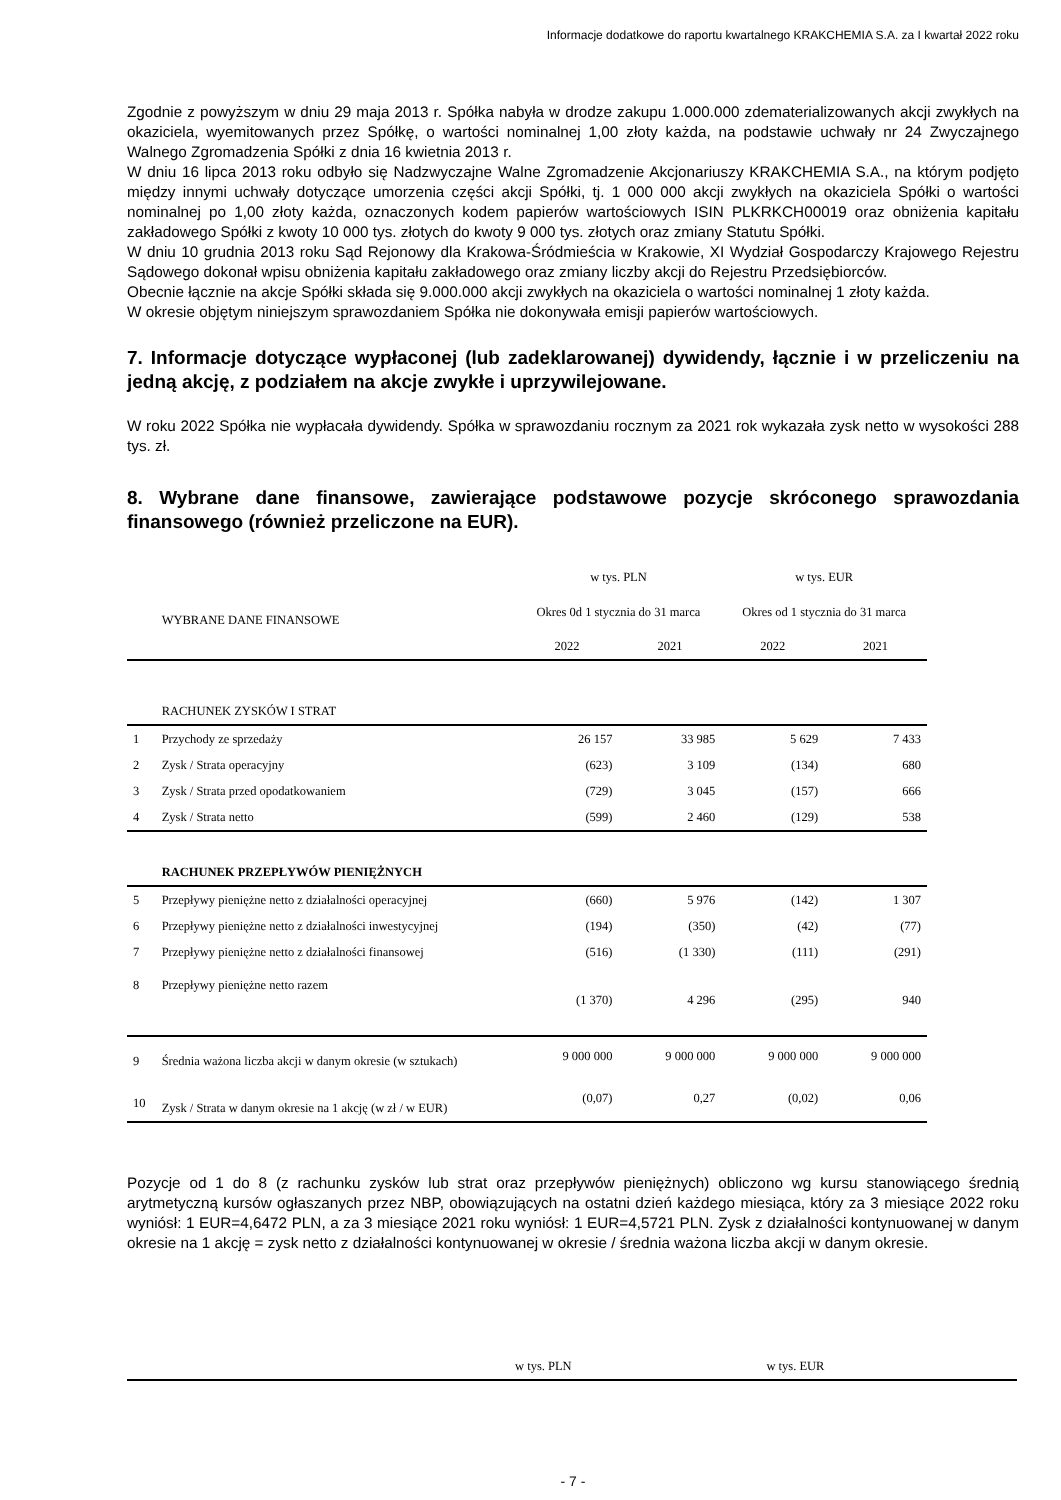Informacje dodatkowe do raportu kwartalnego KRAKCHEMIA S.A. za I kwartał 2022 roku
Zgodnie z powyższym w dniu 29 maja 2013 r. Spółka nabyła w drodze zakupu 1.000.000 zdematerializowanych akcji zwykłych na okaziciela, wyemitowanych przez Spółkę, o wartości nominalnej 1,00 złoty każda, na podstawie uchwały nr 24 Zwyczajnego Walnego Zgromadzenia Spółki z dnia 16 kwietnia 2013 r.
W dniu 16 lipca 2013 roku odbyło się Nadzwyczajne Walne Zgromadzenie Akcjonariuszy KRAKCHEMIA S.A., na którym podjęto między innymi uchwały dotyczące umorzenia części akcji Spółki, tj. 1 000 000 akcji zwykłych na okaziciela Spółki o wartości nominalnej po 1,00 złoty każda, oznaczonych kodem papierów wartościowych ISIN PLKRKCH00019 oraz obniżenia kapitału zakładowego Spółki z kwoty 10 000 tys. złotych do kwoty 9 000 tys. złotych oraz zmiany Statutu Spółki.
W dniu 10 grudnia 2013 roku Sąd Rejonowy dla Krakowa-Śródmieścia w Krakowie, XI Wydział Gospodarczy Krajowego Rejestru Sądowego dokonał wpisu obniżenia kapitału zakładowego oraz zmiany liczby akcji do Rejestru Przedsiębiorców.
Obecnie łącznie na akcje Spółki składa się 9.000.000 akcji zwykłych na okaziciela o wartości nominalnej 1 złoty każda.
W okresie objętym niniejszym sprawozdaniem Spółka nie dokonywała emisji papierów wartościowych.
7. Informacje dotyczące wypłaconej (lub zadeklarowanej) dywidendy, łącznie i w przeliczeniu na jedną akcję, z podziałem na akcje zwykłe i uprzywilejowane.
W roku 2022 Spółka nie wypłacała dywidendy. Spółka w sprawozdaniu rocznym za 2021 rok wykazała zysk netto w wysokości 288 tys. zł.
8. Wybrane dane finansowe, zawierające podstawowe pozycje skróconego sprawozdania finansowego (również przeliczone na EUR).
| | | w tys. PLN | | w tys. EUR | |
| --- | --- | --- | --- | --- | --- |
| | WYBRANE DANE FINANSOWE | Okres 0d 1 stycznia do 31 marca | | Okres od 1 stycznia do 31 marca | |
| | | 2022 | 2021 | 2022 | 2021 |
| | RACHUNEK ZYSKÓW I STRAT | | | | |
| 1 | Przychody ze sprzedaży | 26 157 | 33 985 | 5 629 | 7 433 |
| 2 | Zysk / Strata operacyjny | (623) | 3 109 | (134) | 680 |
| 3 | Zysk / Strata przed opodatkowaniem | (729) | 3 045 | (157) | 666 |
| 4 | Zysk / Strata netto | (599) | 2 460 | (129) | 538 |
| | RACHUNEK PRZEPŁYWÓW PIENIĘŻNYCH | | | | |
| 5 | Przepływy pieniężne netto z działalności operacyjnej | (660) | 5 976 | (142) | 1 307 |
| 6 | Przepływy pieniężne netto z działalności inwestycyjnej | (194) | (350) | (42) | (77) |
| 7 | Przepływy pieniężne netto z działalności finansowej | (516) | (1 330) | (111) | (291) |
| 8 | Przepływy pieniężne netto razem | (1 370) | 4 296 | (295) | 940 |
| 9 | Średnia ważona liczba akcji w danym okresie (w sztukach) | 9 000 000 | 9 000 000 | 9 000 000 | 9 000 000 |
| 10 | Zysk / Strata w danym okresie na 1 akcję (w zł / w EUR) | (0,07) | 0,27 | (0,02) | 0,06 |
Pozycje od 1 do 8 (z rachunku zysków lub strat oraz przepływów pieniężnych) obliczono wg kursu stanowiącego średnią arytmetyczną kursów ogłaszanych przez NBP, obowiązujących na ostatni dzień każdego miesiąca, który za 3 miesiące 2022 roku wyniósł: 1 EUR=4,6472 PLN, a za 3 miesiące 2021 roku wyniósł: 1 EUR=4,5721 PLN. Zysk z działalności kontynuowanej w danym okresie na 1 akcję = zysk netto z działalności kontynuowanej w okresie / średnia ważona liczba akcji w danym okresie.
| | w tys. PLN | w tys. EUR |
- 7 -